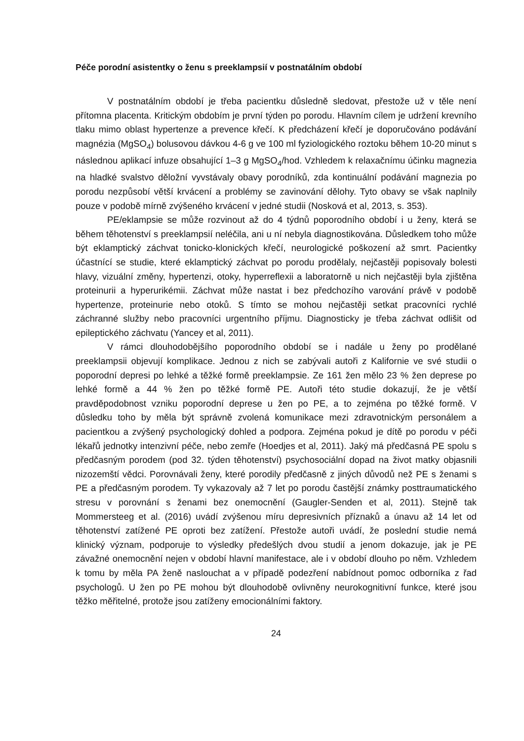Péče porodní asistentky o ženu s preeklampsií v postnatálním období
V postnatálním období je třeba pacientku důsledně sledovat, přestože už v těle není přítomna placenta. Kritickým obdobím je první týden po porodu. Hlavním cílem je udržení krevního tlaku mimo oblast hypertenze a prevence křečí. K předcházení křečí je doporučováno podávání magnézia (MgSO<sub>4</sub>) bolusovou dávkou 4-6 g ve 100 ml fyziologického roztoku během 10-20 minut s následnou aplikací infuze obsahující 1–3 g MgSO<sub>4</sub>/hod. Vzhledem k relaxačnímu účinku magnezia na hladké svalstvo děložní vyvstávaly obavy porodníků, zda kontinuální podávání magnezia po porodu nezpůsobí větší krvácení a problémy se zavinování dělohy. Tyto obavy se však naplnily pouze v podobě mírně zvýšeného krvácení v jedné studii (Nosková et al, 2013, s. 353).
PE/eklampsie se může rozvinout až do 4 týdnů poporodního období i u ženy, která se během těhotenství s preeklampsií neléčila, ani u ní nebyla diagnostikována. Důsledkem toho může být eklamptický záchvat tonicko-klonických křečí, neurologické poškození až smrt. Pacientky účastnící se studie, které eklamptický záchvat po porodu prodělaly, nejčastěji popisovaly bolesti hlavy, vizuální změny, hypertenzi, otoky, hyperreflexii a laboratorně u nich nejčastěji byla zjištěna proteinurii a hyperurikémii. Záchvat může nastat i bez předchozího varování právě v podobě hypertenze, proteinurie nebo otoků. S tímto se mohou nejčastěji setkat pracovníci rychlé záchranné služby nebo pracovníci urgentního příjmu. Diagnosticky je třeba záchvat odlišit od epileptického záchvatu (Yancey et al, 2011).
V rámci dlouhodobějšího poporodního období se i nadále u ženy po prodělané preeklampsii objevují komplikace. Jednou z nich se zabývali autoři z Kalifornie ve své studii o poporodní depresi po lehké a těžké formě preeklampsie. Ze 161 žen mělo 23 % žen deprese po lehké formě a 44 % žen po těžké formě PE. Autoři této studie dokazují, že je větší pravděpodobnost vzniku poporodní deprese u žen po PE, a to zejména po těžké formě. V důsledku toho by měla být správně zvolená komunikace mezi zdravotnickým personálem a pacientkou a zvýšený psychologický dohled a podpora. Zejména pokud je dítě po porodu v péči lékařů jednotky intenzivní péče, nebo zemře (Hoedjes et al, 2011). Jaký má předčasná PE spolu s předčasným porodem (pod 32. týden těhotenství) psychosociální dopad na život matky objasnili nizozemští vědci. Porovnávali ženy, které porodily předčasně z jiných důvodů než PE s ženami s PE a předčasným porodem. Ty vykazovaly až 7 let po porodu častější známky posttraumatického stresu v porovnání s ženami bez onemocnění (Gaugler-Senden et al, 2011). Stejně tak Mommersteeg et al. (2016) uvádí zvýšenou míru depresivních příznaků a únavu až 14 let od těhotenství zatížené PE oproti bez zatížení. Přestože autoři uvádí, že poslední studie nemá klinický význam, podporuje to výsledky předešlých dvou studií a jenom dokazuje, jak je PE závažné onemocnění nejen v období hlavní manifestace, ale i v období dlouho po něm. Vzhledem k tomu by měla PA ženě naslouchat a v případě podezření nabídnout pomoc odborníka z řad psychologů. U žen po PE mohou být dlouhodobě ovlivněny neurokognitivní funkce, které jsou těžko měřitelné, protože jsou zatíženy emocionálními faktory.
24